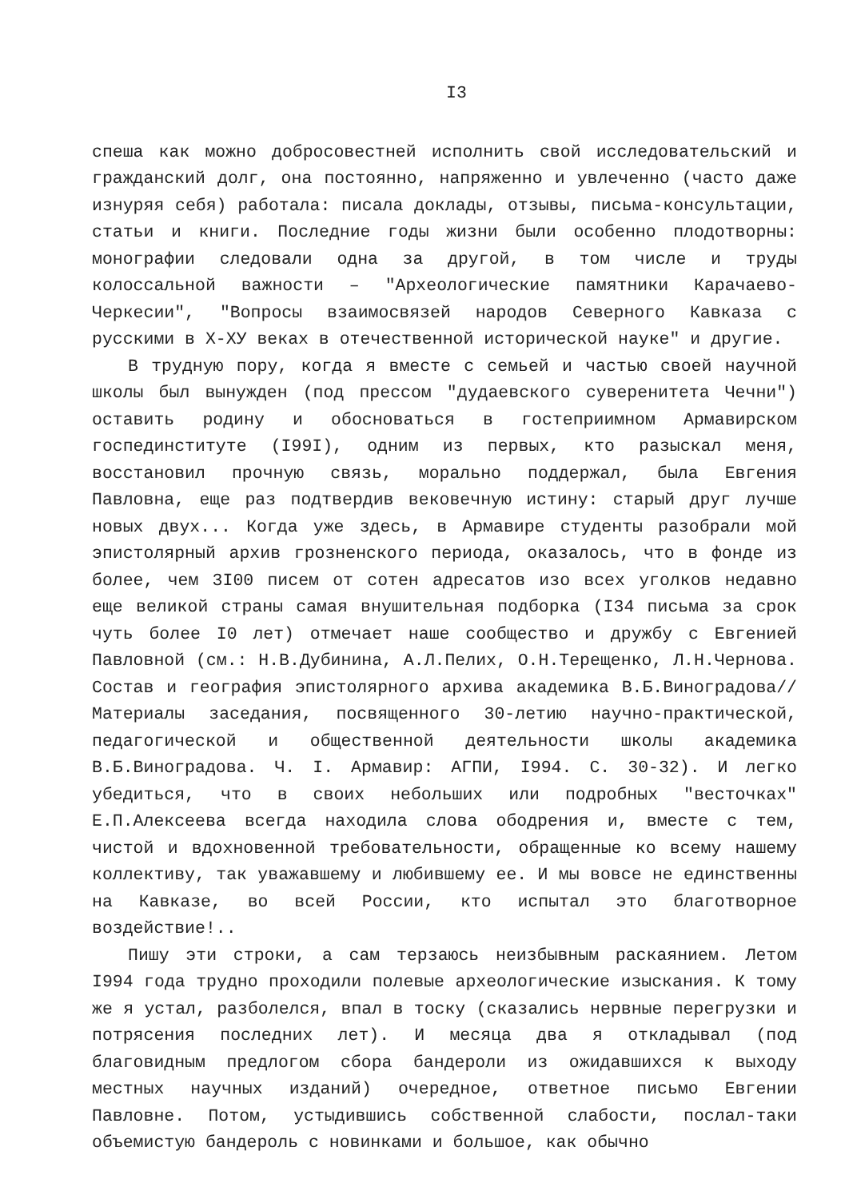I3
спеша как можно добросовестней исполнить свой исследовательский и гражданский долг, она постоянно, напряженно и увлеченно (часто даже изнуряя себя) работала: писала доклады, отзывы, письма-консультации, статьи и книги. Последние годы жизни были особенно плодотворны: монографии следовали одна за другой, в том числе и труды колоссальной важности – "Археологические памятники Карачаево-Черкесии", "Вопросы взаимосвязей народов Северного Кавказа с русскими в X-XУ веках в отечественной исторической науке" и другие.
В трудную пору, когда я вместе с семьей и частью своей научной школы был вынужден (под прессом "дудаевского суверенитета Чечни") оставить родину и обосноваться в гостеприимном Армавирском госпединституте (I99I), одним из первых, кто разыскал меня, восстановил прочную связь, морально поддержал, была Евгения Павловна, еще раз подтвердив вековечную истину: старый друг лучше новых двух... Когда уже здесь, в Армавире студенты разобрали мой эпистолярный архив грозненского периода, оказалось, что в фонде из более, чем 3I00 писем от сотен адресатов изо всех уголков недавно еще великой страны самая внушительная подборка (I34 письма за срок чуть более I0 лет) отмечает наше сообщество и дружбу с Евгенией Павловной (см.: Н.В.Дубинина, А.Л.Пелих, О.Н.Терещенко, Л.Н.Чернова. Состав и география эпистолярного архива академика В.Б.Виноградова// Материалы заседания, посвященного 30-летию научно-практической, педагогической и общественной деятельности школы академика В.Б.Виноградова. Ч. I. Армавир: АГПИ, I994. С. 30-32). И легко убедиться, что в своих небольших или подробных "весточках" Е.П.Алексеева всегда находила слова ободрения и, вместе с тем, чистой и вдохновенной требовательности, обращенные ко всему нашему коллективу, так уважавшему и любившему ее. И мы вовсе не единственны на Кавказе, во всей России, кто испытал это благотворное воздействие!..
Пишу эти строки, а сам терзаюсь неизбывным раскаянием. Летом I994 года трудно проходили полевые археологические изыскания. К тому же я устал, разболелся, впал в тоску (сказались нервные перегрузки и потрясения последних лет). И месяца два я откладывал (под благовидным предлогом сбора бандероли из ожидавшихся к выходу местных научных изданий) очередное, ответное письмо Евгении Павловне. Потом, устыдившись собственной слабости, послал-таки объемистую бандероль с новинками и большое, как обычно